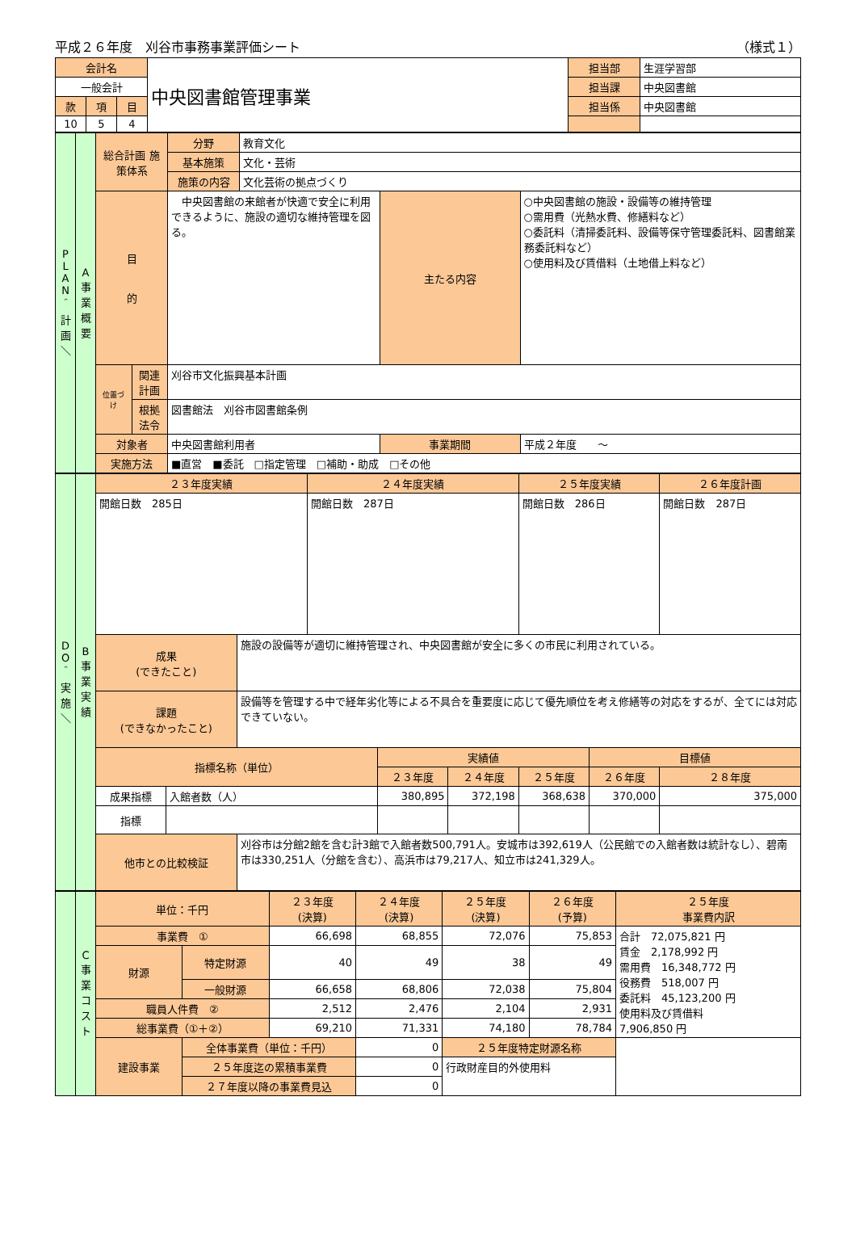平成２６年度　刈谷市事務事業評価シート （様式１）
| 会計名 | | | 中央図書館管理事業 | 担当部 | 生涯学習部 |
| 一般会計 | | | | 担当課 | 中央図書館 |
| 款 | 項 | 目 | | 担当係 | 中央図書館 |
| 10 | 5 | 4 | | | |
| P L A N ＾ 計 画 ＼ | A 事 業 概 要 | 総合計画 施策体系 | | 分野 | 教育文化 | | |
| | | | | 基本施策 | 文化・芸術 | | |
| | | | | 施策の内容 | 文化芸術の拠点づくり | | |
| | | 目 的 | | 中央図書館の来館者が快適で安全に利用できるように、施設の適切な維持管理を図る。 | | 主たる内容 | ○中央図書館の施設・設備等の維持管理 ○需用費（光熱水費、修繕料など） ○委託料（清掃委託料、設備等保守管理委託料、図書館業務委託料など） ○使用料及び賃借料（土地借上料など） |
| | | 位置づけ | 関連計画 | 刈谷市文化振興基本計画 | | | |
| | | | 根拠法令 | 図書館法 刈谷市図書館条例 | | | |
| | | 対象者 | | 中央図書館利用者 | | 事業期間 | 平成２年度 ～ |
| | | 実施方法 | | ■直営 ■委託 □指定管理 □補助・助成 □その他 | | | |
| D O ＾ 実 施 ＼ | B 事 業 実 績 | ２３年度実績 | | | ２４年度実績 | | | ２５年度実績 | | ２６年度計画 |
| | | 開館日数 285日 | | | 開館日数 287日 | | | 開館日数 286日 | | 開館日数 287日 |
| | | 成果 (できたこと) | | 施設の設備等が適切に維持管理され、中央図書館が安全に多くの市民に利用されている。 | | | | | | |
| | | 課題 (できなかったこと) | | 設備等を管理する中で経年劣化等による不具合を重要度に応じて優先順位を考え修繕等の対応をするが、全てには対応できていない。 | | | | | | |
| | | 指標名称（単位） | | | | 実績値 | | | 目標値 | |
| | | | | | | ２３年度 | ２４年度 | ２５年度 | ２６年度 | ２８年度 |
| | | 成果指標 | 入館者数（人） | | | 380,895 | 372,198 | 368,638 | 370,000 | 375,000 |
| | | 指標 | | | | | | | | |
| | | 他市との比較検証 | | 刈谷市は分館2館を含む計3館で入館者数500,791人。安城市は392,619人（公民館での入館者数は統計なし）、碧南市は330,251人（分館を含む）、高浜市は79,217人、知立市は241,329人。 | | | | | | |
| | C 事 業 コ ス ト | 単位：千円 | | ２３年度 (決算) | ２４年度 (決算) | ２５年度 (決算) | ２６年度 (予算) | ２５年度 事業費内訳 |
| | | 事業費 ① | | 66,698 | 68,855 | 72,076 | 75,853 | 合計 72,075,821 円 賃金 2,178,992 円 需用費 16,348,772 円 役務費 518,007 円 委託料 45,123,200 円 使用料及び賃借料 7,906,850 円 |
| | | 財源 | 特定財源 | 40 | 49 | 38 | 49 | |
| | | | 一般財源 | 66,658 | 68,806 | 72,038 | 75,804 | |
| | | 職員人件費 ② | | 2,512 | 2,476 | 2,104 | 2,931 | |
| | | 総事業費（①＋②） | | 69,210 | 71,331 | 74,180 | 78,784 | |
| | | 建設事業 | 全体事業費（単位：千円） | | 0 | ２５年度特定財源名称 | | |
| | | | ２５年度迄の累積事業費 | | 0 | 行政財産目的外使用料 | | |
| | | | ２７年度以降の事業費見込 | | 0 | | | |